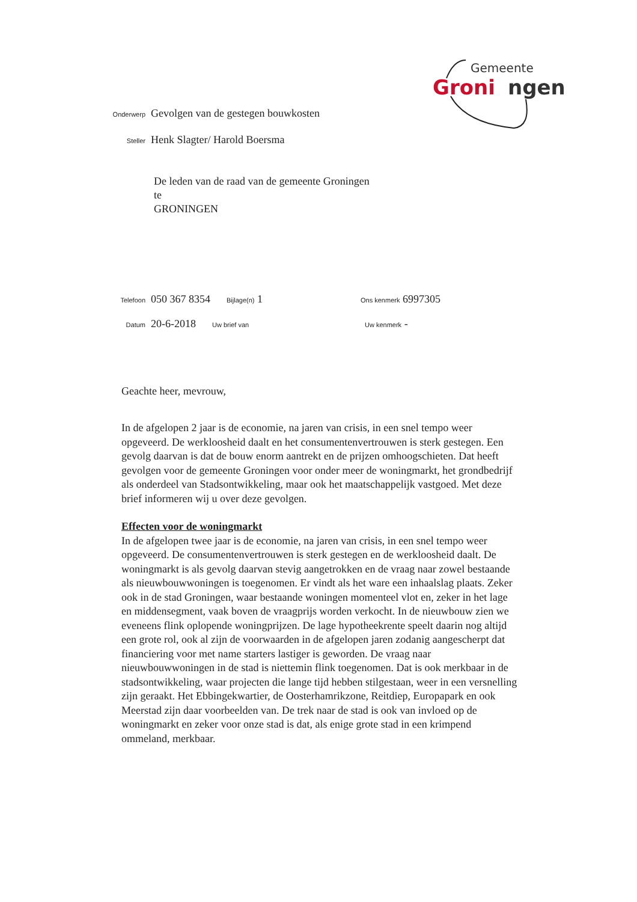Gemeente
Groni
ngen
Onderwerp Gevolgen van de gestegen bouwkosten
Steller Henk Slagter/ Harold Boersma
De leden van de raad van de gemeente Groningen
te
GRONINGEN
Telefoon 050 367 8354 Bijlage(n) 1
Ons kenmerk 6997305
Datum 20-6-2018 Uw brief van
Uw kenmerk -
Geachte heer, mevrouw,
In de afgelopen 2 jaar is de economie, na jaren van crisis, in een snel tempo weer opgeveerd. De werkloosheid daalt en het consumentenvertrouwen is sterk gestegen. Een gevolg daarvan is dat de bouw enorm aantrekt en de prijzen omhoogschieten. Dat heeft gevolgen voor de gemeente Groningen voor onder meer de woningmarkt, het grondbedrijf als onderdeel van Stadsontwikkeling, maar ook het maatschappelijk vastgoed. Met deze brief informeren wij u over deze gevolgen.
Effecten voor de woningmarkt
In de afgelopen twee jaar is de economie, na jaren van crisis, in een snel tempo weer opgeveerd. De consumentenvertrouwen is sterk gestegen en de werkloosheid daalt. De woningmarkt is als gevolg daarvan stevig aangetrokken en de vraag naar zowel bestaande als nieuwbouwwoningen is toegenomen. Er vindt als het ware een inhaalslag plaats. Zeker ook in de stad Groningen, waar bestaande woningen momenteel vlot en, zeker in het lage en middensegment, vaak boven de vraagprijs worden verkocht. In de nieuwbouw zien we eveneens flink oplopende woningprijzen. De lage hypotheekrente speelt daarin nog altijd een grote rol, ook al zijn de voorwaarden in de afgelopen jaren zodanig aangescherpt dat financiering voor met name starters lastiger is geworden. De vraag naar nieuwbouwwoningen in de stad is niettemin flink toegenomen. Dat is ook merkbaar in de stadsontwikkeling, waar projecten die lange tijd hebben stilgestaan, weer in een versnelling zijn geraakt. Het Ebbingekwartier, de Oosterhamrikzone, Reitdiep, Europapark en ook Meerstad zijn daar voorbeelden van. De trek naar de stad is ook van invloed op de woningmarkt en zeker voor onze stad is dat, als enige grote stad in een krimpend ommeland, merkbaar.